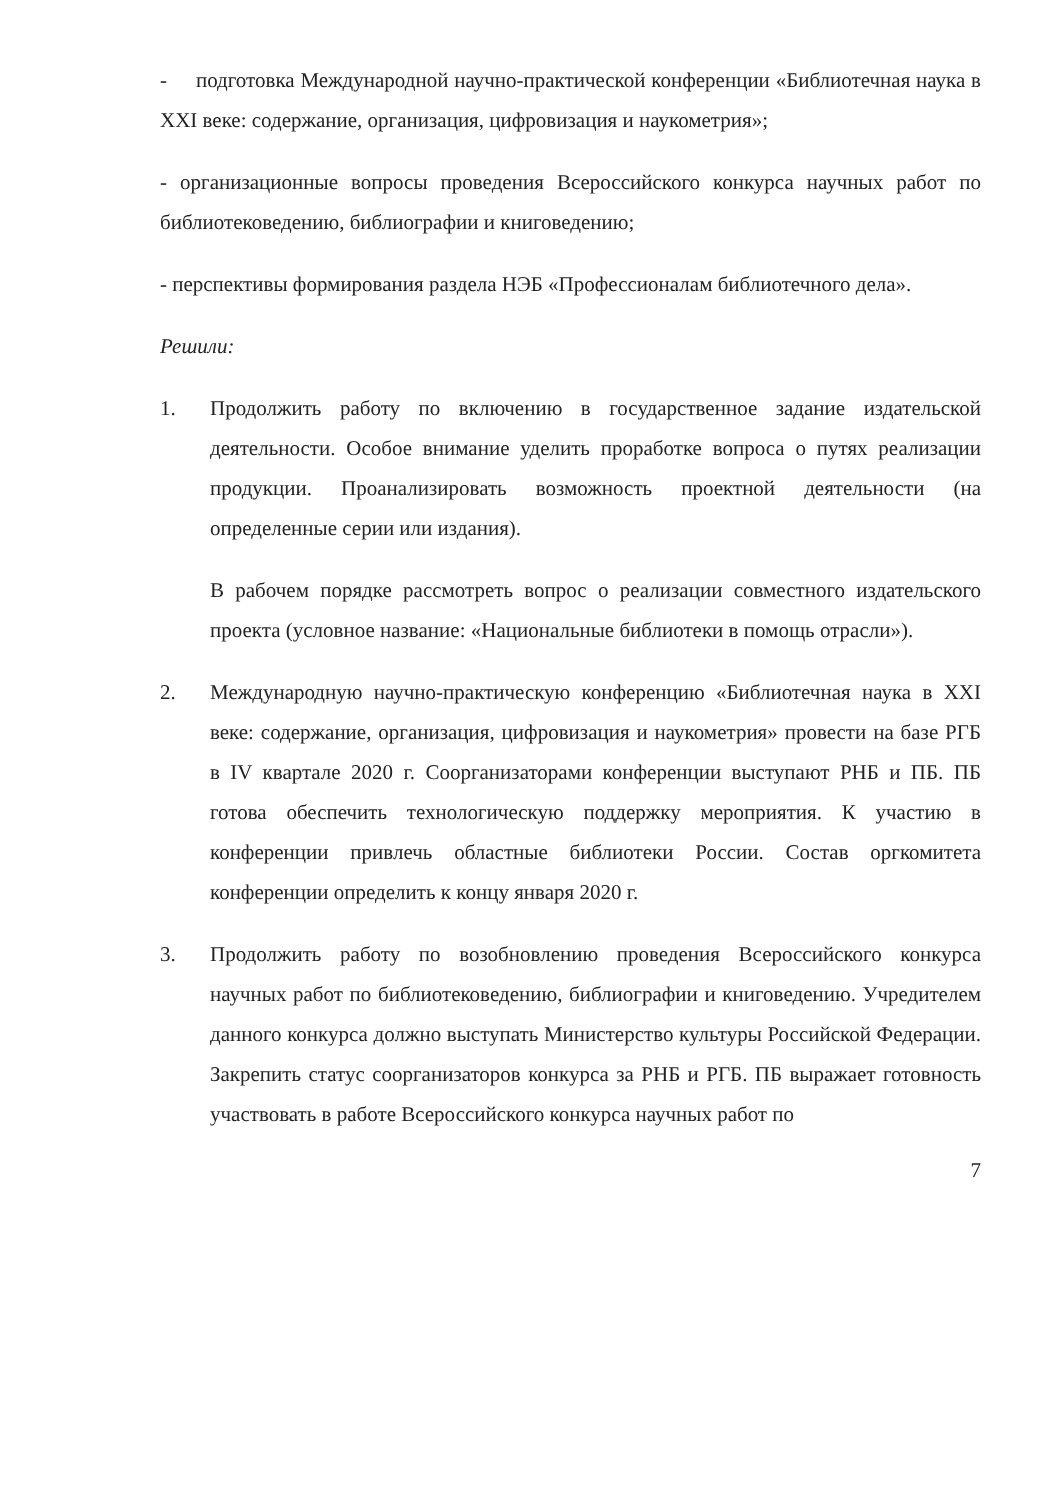- подготовка Международной научно-практической конференции «Библиотечная наука в XXI веке: содержание, организация, цифровизация и наукометрия»;
- организационные вопросы проведения Всероссийского конкурса научных работ по библиотековедению, библиографии и книговедению;
- перспективы формирования раздела НЭБ «Профессионалам библиотечного дела».
Решили:
1. Продолжить работу по включению в государственное задание издательской деятельности. Особое внимание уделить проработке вопроса о путях реализации продукции. Проанализировать возможность проектной деятельности (на определенные серии или издания).
В рабочем порядке рассмотреть вопрос о реализации совместного издательского проекта (условное название: «Национальные библиотеки в помощь отрасли»).
2. Международную научно-практическую конференцию «Библиотечная наука в XXI веке: содержание, организация, цифровизация и наукометрия» провести на базе РГБ в IV квартале 2020 г. Соорганизаторами конференции выступают РНБ и ПБ. ПБ готова обеспечить технологическую поддержку мероприятия. К участию в конференции привлечь областные библиотеки России. Состав оргкомитета конференции определить к концу января 2020 г.
3. Продолжить работу по возобновлению проведения Всероссийского конкурса научных работ по библиотековедению, библиографии и книговедению. Учредителем данного конкурса должно выступать Министерство культуры Российской Федерации. Закрепить статус соорганизаторов конкурса за РНБ и РГБ. ПБ выражает готовность участвовать в работе Всероссийского конкурса научных работ по
7